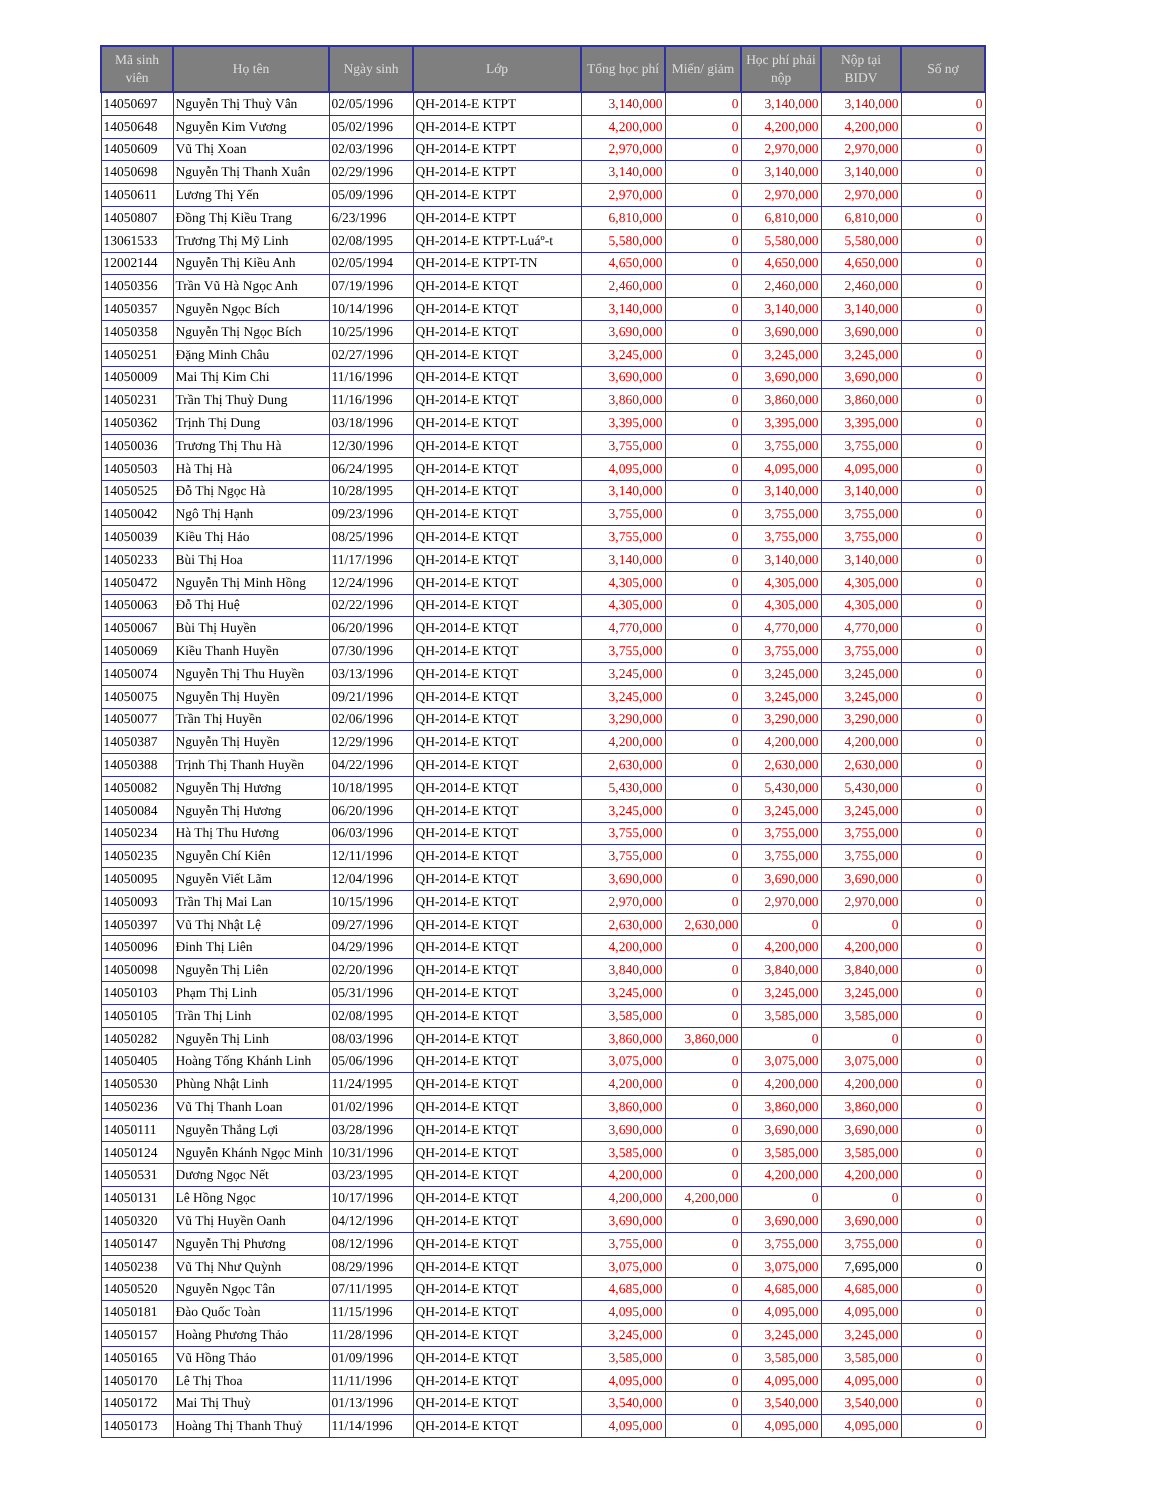| Mã sinh viên | Họ tên | Ngày sinh | Lớp | Tổng học phí | Miến/ giảm | Học phí phải nộp | Nộp tại BIDV | Số nợ |
| --- | --- | --- | --- | --- | --- | --- | --- | --- |
| 14050697 | Nguyễn Thị Thuỳ Vân | 02/05/1996 | QH-2014-E KTPT | 3,140,000 | 0 | 3,140,000 | 3,140,000 | 0 |
| 14050648 | Nguyễn Kim Vương | 05/02/1996 | QH-2014-E KTPT | 4,200,000 | 0 | 4,200,000 | 4,200,000 | 0 |
| 14050609 | Vũ Thị Xoan | 02/03/1996 | QH-2014-E KTPT | 2,970,000 | 0 | 2,970,000 | 2,970,000 | 0 |
| 14050698 | Nguyễn Thị Thanh Xuân | 02/29/1996 | QH-2014-E KTPT | 3,140,000 | 0 | 3,140,000 | 3,140,000 | 0 |
| 14050611 | Lương Thị Yến | 05/09/1996 | QH-2014-E KTPT | 2,970,000 | 0 | 2,970,000 | 2,970,000 | 0 |
| 14050807 | Đồng Thị Kiều Trang | 6/23/1996 | QH-2014-E KTPT | 6,810,000 | 0 | 6,810,000 | 6,810,000 | 0 |
| 13061533 | Trương Thị Mỹ Linh | 02/08/1995 | QH-2014-E KTPT-Luáº-t | 5,580,000 | 0 | 5,580,000 | 5,580,000 | 0 |
| 12002144 | Nguyễn Thị Kiều Anh | 02/05/1994 | QH-2014-E KTPT-TN | 4,650,000 | 0 | 4,650,000 | 4,650,000 | 0 |
| 14050356 | Trần Vũ Hà Ngọc Anh | 07/19/1996 | QH-2014-E KTQT | 2,460,000 | 0 | 2,460,000 | 2,460,000 | 0 |
| 14050357 | Nguyễn Ngọc Bích | 10/14/1996 | QH-2014-E KTQT | 3,140,000 | 0 | 3,140,000 | 3,140,000 | 0 |
| 14050358 | Nguyễn Thị Ngọc Bích | 10/25/1996 | QH-2014-E KTQT | 3,690,000 | 0 | 3,690,000 | 3,690,000 | 0 |
| 14050251 | Đặng Minh Châu | 02/27/1996 | QH-2014-E KTQT | 3,245,000 | 0 | 3,245,000 | 3,245,000 | 0 |
| 14050009 | Mai Thị Kim Chi | 11/16/1996 | QH-2014-E KTQT | 3,690,000 | 0 | 3,690,000 | 3,690,000 | 0 |
| 14050231 | Trần Thị Thuỳ Dung | 11/16/1996 | QH-2014-E KTQT | 3,860,000 | 0 | 3,860,000 | 3,860,000 | 0 |
| 14050362 | Trịnh Thị Dung | 03/18/1996 | QH-2014-E KTQT | 3,395,000 | 0 | 3,395,000 | 3,395,000 | 0 |
| 14050036 | Trương Thị Thu Hà | 12/30/1996 | QH-2014-E KTQT | 3,755,000 | 0 | 3,755,000 | 3,755,000 | 0 |
| 14050503 | Hà Thị Hà | 06/24/1995 | QH-2014-E KTQT | 4,095,000 | 0 | 4,095,000 | 4,095,000 | 0 |
| 14050525 | Đỗ Thị Ngọc Hà | 10/28/1995 | QH-2014-E KTQT | 3,140,000 | 0 | 3,140,000 | 3,140,000 | 0 |
| 14050042 | Ngô Thị Hạnh | 09/23/1996 | QH-2014-E KTQT | 3,755,000 | 0 | 3,755,000 | 3,755,000 | 0 |
| 14050039 | Kiều Thị Hảo | 08/25/1996 | QH-2014-E KTQT | 3,755,000 | 0 | 3,755,000 | 3,755,000 | 0 |
| 14050233 | Bùi Thị Hoa | 11/17/1996 | QH-2014-E KTQT | 3,140,000 | 0 | 3,140,000 | 3,140,000 | 0 |
| 14050472 | Nguyễn Thị Minh Hồng | 12/24/1996 | QH-2014-E KTQT | 4,305,000 | 0 | 4,305,000 | 4,305,000 | 0 |
| 14050063 | Đỗ Thị Huệ | 02/22/1996 | QH-2014-E KTQT | 4,305,000 | 0 | 4,305,000 | 4,305,000 | 0 |
| 14050067 | Bùi Thị Huyền | 06/20/1996 | QH-2014-E KTQT | 4,770,000 | 0 | 4,770,000 | 4,770,000 | 0 |
| 14050069 | Kiều Thanh Huyền | 07/30/1996 | QH-2014-E KTQT | 3,755,000 | 0 | 3,755,000 | 3,755,000 | 0 |
| 14050074 | Nguyễn Thị Thu Huyền | 03/13/1996 | QH-2014-E KTQT | 3,245,000 | 0 | 3,245,000 | 3,245,000 | 0 |
| 14050075 | Nguyễn Thị Huyền | 09/21/1996 | QH-2014-E KTQT | 3,245,000 | 0 | 3,245,000 | 3,245,000 | 0 |
| 14050077 | Trần Thị Huyền | 02/06/1996 | QH-2014-E KTQT | 3,290,000 | 0 | 3,290,000 | 3,290,000 | 0 |
| 14050387 | Nguyễn Thị Huyền | 12/29/1996 | QH-2014-E KTQT | 4,200,000 | 0 | 4,200,000 | 4,200,000 | 0 |
| 14050388 | Trịnh Thị Thanh Huyền | 04/22/1996 | QH-2014-E KTQT | 2,630,000 | 0 | 2,630,000 | 2,630,000 | 0 |
| 14050082 | Nguyễn Thị Hương | 10/18/1995 | QH-2014-E KTQT | 5,430,000 | 0 | 5,430,000 | 5,430,000 | 0 |
| 14050084 | Nguyễn Thị Hương | 06/20/1996 | QH-2014-E KTQT | 3,245,000 | 0 | 3,245,000 | 3,245,000 | 0 |
| 14050234 | Hà Thị Thu Hương | 06/03/1996 | QH-2014-E KTQT | 3,755,000 | 0 | 3,755,000 | 3,755,000 | 0 |
| 14050235 | Nguyễn Chí Kiên | 12/11/1996 | QH-2014-E KTQT | 3,755,000 | 0 | 3,755,000 | 3,755,000 | 0 |
| 14050095 | Nguyễn Viết Lãm | 12/04/1996 | QH-2014-E KTQT | 3,690,000 | 0 | 3,690,000 | 3,690,000 | 0 |
| 14050093 | Trần Thị Mai Lan | 10/15/1996 | QH-2014-E KTQT | 2,970,000 | 0 | 2,970,000 | 2,970,000 | 0 |
| 14050397 | Vũ Thị Nhật Lệ | 09/27/1996 | QH-2014-E KTQT | 2,630,000 | 2,630,000 | 0 | 0 | 0 |
| 14050096 | Đinh Thị Liên | 04/29/1996 | QH-2014-E KTQT | 4,200,000 | 0 | 4,200,000 | 4,200,000 | 0 |
| 14050098 | Nguyễn Thị Liên | 02/20/1996 | QH-2014-E KTQT | 3,840,000 | 0 | 3,840,000 | 3,840,000 | 0 |
| 14050103 | Phạm Thị Linh | 05/31/1996 | QH-2014-E KTQT | 3,245,000 | 0 | 3,245,000 | 3,245,000 | 0 |
| 14050105 | Trần Thị Linh | 02/08/1995 | QH-2014-E KTQT | 3,585,000 | 0 | 3,585,000 | 3,585,000 | 0 |
| 14050282 | Nguyễn Thị Linh | 08/03/1996 | QH-2014-E KTQT | 3,860,000 | 3,860,000 | 0 | 0 | 0 |
| 14050405 | Hoàng Tống Khánh Linh | 05/06/1996 | QH-2014-E KTQT | 3,075,000 | 0 | 3,075,000 | 3,075,000 | 0 |
| 14050530 | Phùng Nhật Linh | 11/24/1995 | QH-2014-E KTQT | 4,200,000 | 0 | 4,200,000 | 4,200,000 | 0 |
| 14050236 | Vũ Thị Thanh Loan | 01/02/1996 | QH-2014-E KTQT | 3,860,000 | 0 | 3,860,000 | 3,860,000 | 0 |
| 14050111 | Nguyễn Thắng Lợi | 03/28/1996 | QH-2014-E KTQT | 3,690,000 | 0 | 3,690,000 | 3,690,000 | 0 |
| 14050124 | Nguyễn Khánh Ngọc Minh | 10/31/1996 | QH-2014-E KTQT | 3,585,000 | 0 | 3,585,000 | 3,585,000 | 0 |
| 14050531 | Dương Ngọc Nết | 03/23/1995 | QH-2014-E KTQT | 4,200,000 | 0 | 4,200,000 | 4,200,000 | 0 |
| 14050131 | Lê Hồng Ngọc | 10/17/1996 | QH-2014-E KTQT | 4,200,000 | 4,200,000 | 0 | 0 | 0 |
| 14050320 | Vũ Thị Huyền Oanh | 04/12/1996 | QH-2014-E KTQT | 3,690,000 | 0 | 3,690,000 | 3,690,000 | 0 |
| 14050147 | Nguyễn Thị Phương | 08/12/1996 | QH-2014-E KTQT | 3,755,000 | 0 | 3,755,000 | 3,755,000 | 0 |
| 14050238 | Vũ Thị Như Quỳnh | 08/29/1996 | QH-2014-E KTQT | 3,075,000 | 0 | 3,075,000 | 7,695,000 | 0 |
| 14050520 | Nguyễn Ngọc Tân | 07/11/1995 | QH-2014-E KTQT | 4,685,000 | 0 | 4,685,000 | 4,685,000 | 0 |
| 14050181 | Đào Quốc Toàn | 11/15/1996 | QH-2014-E KTQT | 4,095,000 | 0 | 4,095,000 | 4,095,000 | 0 |
| 14050157 | Hoàng Phương Thảo | 11/28/1996 | QH-2014-E KTQT | 3,245,000 | 0 | 3,245,000 | 3,245,000 | 0 |
| 14050165 | Vũ Hồng Thảo | 01/09/1996 | QH-2014-E KTQT | 3,585,000 | 0 | 3,585,000 | 3,585,000 | 0 |
| 14050170 | Lê Thị Thoa | 11/11/1996 | QH-2014-E KTQT | 4,095,000 | 0 | 4,095,000 | 4,095,000 | 0 |
| 14050172 | Mai Thị Thuỳ | 01/13/1996 | QH-2014-E KTQT | 3,540,000 | 0 | 3,540,000 | 3,540,000 | 0 |
| 14050173 | Hoàng Thị Thanh Thuỷ | 11/14/1996 | QH-2014-E KTQT | 4,095,000 | 0 | 4,095,000 | 4,095,000 | 0 |